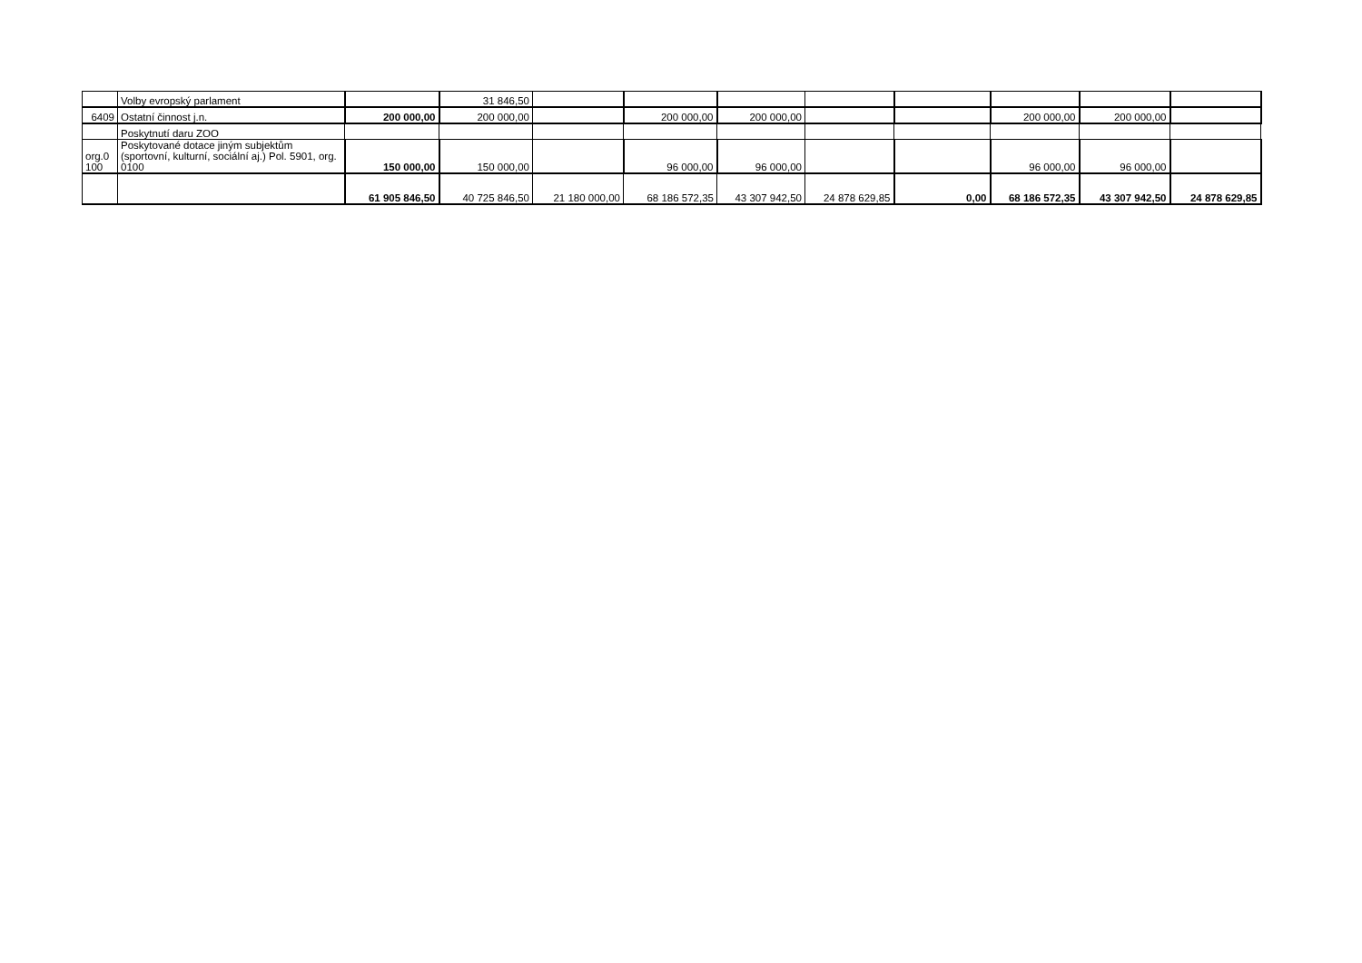| | Volby evropský parlament | | 31 846,50 | | | | | | | | |
| 6409 | Ostatní činnost j.n. | 200 000,00 | 200 000,00 | | 200 000,00 | 200 000,00 | | | 200 000,00 | 200 000,00 | |
| | Poskytnutí daru ZOO | | | | | | | | | | |
| org.0 100 | Poskytované dotace jiným subjektům (sportovní, kulturní, sociální aj.) Pol. 5901, org. 0100 | 150 000,00 | 150 000,00 | | 96 000,00 | 96 000,00 | | | 96 000,00 | 96 000,00 | |
| | | 61 905 846,50 | 40 725 846,50 | 21 180 000,00 | 68 186 572,35 | 43 307 942,50 | 24 878 629,85 | 0,00 | 68 186 572,35 | 43 307 942,50 | 24 878 629,85 |